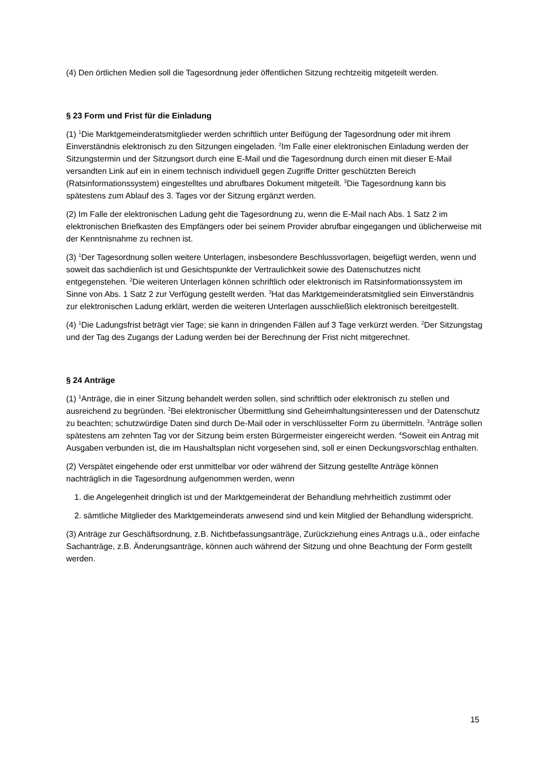(4) Den örtlichen Medien soll die Tagesordnung jeder öffentlichen Sitzung rechtzeitig mitgeteilt werden.
§ 23 Form und Frist für die Einladung
(1) <sup>1</sup>Die Marktgemeinderatsmitglieder werden schriftlich unter Beifügung der Tagesordnung oder mit ihrem Einverständnis elektronisch zu den Sitzungen eingeladen. <sup>2</sup>Im Falle einer elektronischen Einladung werden der Sitzungstermin und der Sitzungsort durch eine E-Mail und die Tagesordnung durch einen mit dieser E-Mail versandten Link auf ein in einem technisch individuell gegen Zugriffe Dritter geschützten Bereich (Ratsinformationssystem) eingestelltes und abrufbares Dokument mitgeteilt. <sup>3</sup>Die Tagesordnung kann bis spätestens zum Ablauf des 3. Tages vor der Sitzung ergänzt werden.
(2) Im Falle der elektronischen Ladung geht die Tagesordnung zu, wenn die E-Mail nach Abs. 1 Satz 2 im elektronischen Briefkasten des Empfängers oder bei seinem Provider abrufbar eingegangen und üblicherweise mit der Kenntnisnahme zu rechnen ist.
(3) <sup>1</sup>Der Tagesordnung sollen weitere Unterlagen, insbesondere Beschlussvorlagen, beigefügt werden, wenn und soweit das sachdienlich ist und Gesichtspunkte der Vertraulichkeit sowie des Datenschutzes nicht entgegenstehen. <sup>2</sup>Die weiteren Unterlagen können schriftlich oder elektronisch im Ratsinformationssystem im Sinne von Abs. 1 Satz 2 zur Verfügung gestellt werden. <sup>3</sup>Hat das Marktgemeinderatsmitglied sein Einverständnis zur elektronischen Ladung erklärt, werden die weiteren Unterlagen ausschließlich elektronisch bereitgestellt.
(4) <sup>1</sup>Die Ladungsfrist beträgt vier Tage; sie kann in dringenden Fällen auf 3 Tage verkürzt werden. <sup>2</sup>Der Sitzungstag und der Tag des Zugangs der Ladung werden bei der Berechnung der Frist nicht mitgerechnet.
§ 24 Anträge
(1) <sup>1</sup>Anträge, die in einer Sitzung behandelt werden sollen, sind schriftlich oder elektronisch zu stellen und ausreichend zu begründen. <sup>2</sup>Bei elektronischer Übermittlung sind Geheimhaltungsinteressen und der Datenschutz zu beachten; schutzwürdige Daten sind durch De-Mail oder in verschlüsselter Form zu übermitteln. <sup>3</sup>Anträge sollen spätestens am zehnten Tag vor der Sitzung beim ersten Bürgermeister eingereicht werden. <sup>4</sup>Soweit ein Antrag mit Ausgaben verbunden ist, die im Haushaltsplan nicht vorgesehen sind, soll er einen Deckungsvorschlag enthalten.
(2) Verspätet eingehende oder erst unmittelbar vor oder während der Sitzung gestellte Anträge können nachträglich in die Tagesordnung aufgenommen werden, wenn
1. die Angelegenheit dringlich ist und der Marktgemeinderat der Behandlung mehrheitlich zustimmt oder
2. sämtliche Mitglieder des Marktgemeinderats anwesend sind und kein Mitglied der Behandlung widerspricht.
(3) Anträge zur Geschäftsordnung, z.B. Nichtbefassungsanträge, Zurückziehung eines Antrags u.ä., oder einfache Sachanträge, z.B. Änderungsanträge, können auch während der Sitzung und ohne Beachtung der Form gestellt werden.
15